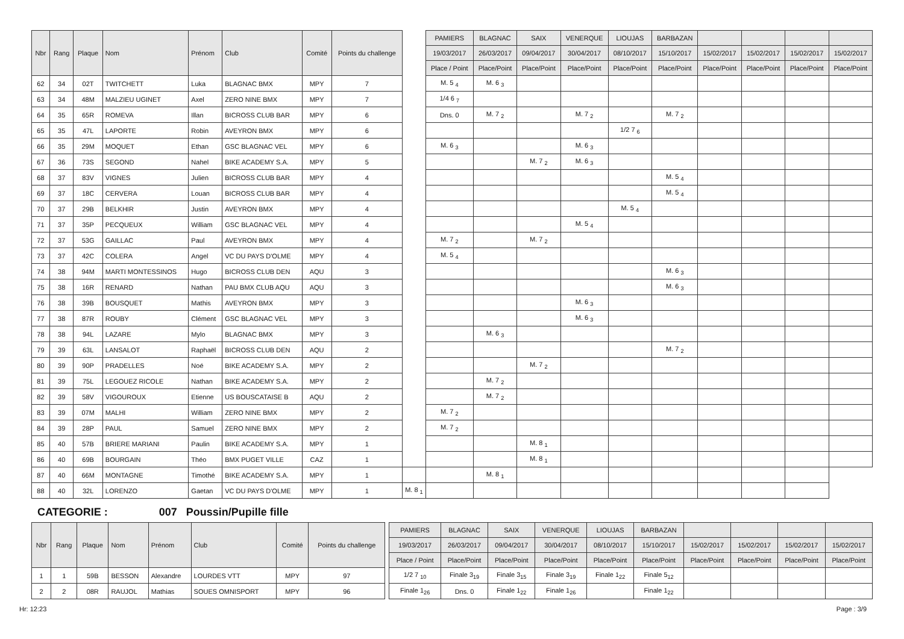| Nbr | Rang | Plaque | Nom | Prénom | Club | Comité | Points du challenge | | PAMIERS | BLAGNAC | SAIX | VENERQUE | LIOUJAS | BARBAZAN | | | | |
| | | | | | | | | | 19/03/2017 | 26/03/2017 | 09/04/2017 | 30/04/2017 | 08/10/2017 | 15/10/2017 | 15/02/2017 | 15/02/2017 | 15/02/2017 | 15/02/2017 |
| | | | | | | | | | Place / Point | Place/Point | Place/Point | Place/Point | Place/Point | Place/Point | Place/Point | Place/Point | Place/Point | Place/Point |
| 62 | 34 | 02T | TWITCHETT | Luka | BLAGNAC BMX | MPY | 7 | | M. 5 <sub>4</sub> | M. 6 <sub>3</sub> | | | | | | | | |
| 63 | 34 | 48M | MALZIEU UGINET | Axel | ZERO NINE BMX | MPY | 7 | | 1/4 6 <sub>7</sub> | | | | | | | | | |
| 64 | 35 | 65R | ROMEVA | Illan | BICROSS CLUB BAR | MPY | 6 | | Dns. 0 | M. 7 <sub>2</sub> | | M. 7 <sub>2</sub> | | M. 7 <sub>2</sub> | | | | |
| 65 | 35 | 47L | LAPORTE | Robin | AVEYRON BMX | MPY | 6 | | | | | | 1/2 7 <sub>6</sub> | | | | | |
| 66 | 35 | 29M | MOQUET | Ethan | GSC BLAGNAC VEL | MPY | 6 | | M. 6 <sub>3</sub> | | | M. 6 <sub>3</sub> | | | | | | |
| 67 | 36 | 73S | SEGOND | Nahel | BIKE ACADEMY S.A. | MPY | 5 | | | | M. 7 <sub>2</sub> | M. 6 <sub>3</sub> | | | | | | |
| 68 | 37 | 83V | VIGNES | Julien | BICROSS CLUB BAR | MPY | 4 | | | | | | | M. 5 <sub>4</sub> | | | | |
| 69 | 37 | 18C | CERVERA | Louan | BICROSS CLUB BAR | MPY | 4 | | | | | | | M. 5 <sub>4</sub> | | | | |
| 70 | 37 | 29B | BELKHIR | Justin | AVEYRON BMX | MPY | 4 | | | | | | M. 5 <sub>4</sub> | | | | | |
| 71 | 37 | 35P | PECQUEUX | William | GSC BLAGNAC VEL | MPY | 4 | | | | | M. 5 <sub>4</sub> | | | | | | |
| 72 | 37 | 53G | GAILLAC | Paul | AVEYRON BMX | MPY | 4 | | M. 7 <sub>2</sub> | | M. 7 <sub>2</sub> | | | | | | | |
| 73 | 37 | 42C | COLERA | Angel | VC DU PAYS D'OLME | MPY | 4 | | M. 5 <sub>4</sub> | | | | | | | | | |
| 74 | 38 | 94M | MARTI MONTESSINOS | Hugo | BICROSS CLUB DEN | AQU | 3 | | | | | | | M. 6 <sub>3</sub> | | | | |
| 75 | 38 | 16R | RENARD | Nathan | PAU BMX CLUB AQU | AQU | 3 | | | | | | | M. 6 <sub>3</sub> | | | | |
| 76 | 38 | 39B | BOUSQUET | Mathis | AVEYRON BMX | MPY | 3 | | | | | M. 6 <sub>3</sub> | | | | | | |
| 77 | 38 | 87R | ROUBY | Clément | GSC BLAGNAC VEL | MPY | 3 | | | | | M. 6 <sub>3</sub> | | | | | | |
| 78 | 38 | 94L | LAZARE | Mylo | BLAGNAC BMX | MPY | 3 | | | M. 6 <sub>3</sub> | | | | | | | | |
| 79 | 39 | 63L | LANSALOT | Raphaël | BICROSS CLUB DEN | AQU | 2 | | | | | | | M. 7 <sub>2</sub> | | | | |
| 80 | 39 | 90P | PRADELLES | Noé | BIKE ACADEMY S.A. | MPY | 2 | | | | M. 7 <sub>2</sub> | | | | | | | |
| 81 | 39 | 75L | LEGOUEZ RICOLE | Nathan | BIKE ACADEMY S.A. | MPY | 2 | | | M. 7 <sub>2</sub> | | | | | | | | |
| 82 | 39 | 58V | VIGOUROUX | Etienne | US BOUSCATAISE B | AQU | 2 | | | M. 7 <sub>2</sub> | | | | | | | | |
| 83 | 39 | 07M | MALHI | William | ZERO NINE BMX | MPY | 2 | | M. 7 <sub>2</sub> | | | | | | | | | |
| 84 | 39 | 28P | PAUL | Samuel | ZERO NINE BMX | MPY | 2 | | M. 7 <sub>2</sub> | | | | | | | | | |
| 85 | 40 | 57B | BRIERE MARIANI | Paulin | BIKE ACADEMY S.A. | MPY | 1 | | | | M. 8 <sub>1</sub> | | | | | | | |
| 86 | 40 | 69B | BOURGAIN | Théo | BMX PUGET VILLE | CAZ | 1 | | | | M. 8 <sub>1</sub> | | | | | | | |
| 87 | 40 | 66M | MONTAGNE | Timothé | BIKE ACADEMY S.A. | MPY | 1 | | | M. 8 <sub>1</sub> | | | | | | | | |
| 88 | 40 | 32L | LORENZO | Gaetan | VC DU PAYS D'OLME | MPY | 1 | M. 8 <sub>1</sub> | | | | | | | | | | |
CATEGORIE : 007 Poussin/Pupille fille
| Nbr | Rang | Plaque | Nom | Prénom | Club | Comité | Points du challenge | | PAMIERS | BLAGNAC | SAIX | VENERQUE | LIOUJAS | BARBAZAN | | | | |
| | | | | | | | | | 19/03/2017 | 26/03/2017 | 09/04/2017 | 30/04/2017 | 08/10/2017 | 15/10/2017 | 15/02/2017 | 15/02/2017 | 15/02/2017 | 15/02/2017 |
| | | | | | | | | | Place / Point | Place/Point | Place/Point | Place/Point | Place/Point | Place/Point | Place/Point | Place/Point | Place/Point | Place/Point |
| 1 | 1 | 59B | BESSON | Alexandre | LOURDES VTT | MPY | 97 | | 1/2 7 <sub>10</sub> | Finale 3<sub>19</sub> | Finale 3<sub>15</sub> | Finale 3<sub>19</sub> | Finale 1<sub>22</sub> | Finale 5<sub>12</sub> | | | | |
| 2 | 2 | 08R | RAUJOL | Mathias | SOUES OMNISPORT | MPY | 96 | | Finale 1<sub>26</sub> | Dns. 0 | Finale 1<sub>22</sub> | Finale 1<sub>26</sub> | | Finale 1<sub>22</sub> | | | | |
Hr: 12:23 Page : 3/9